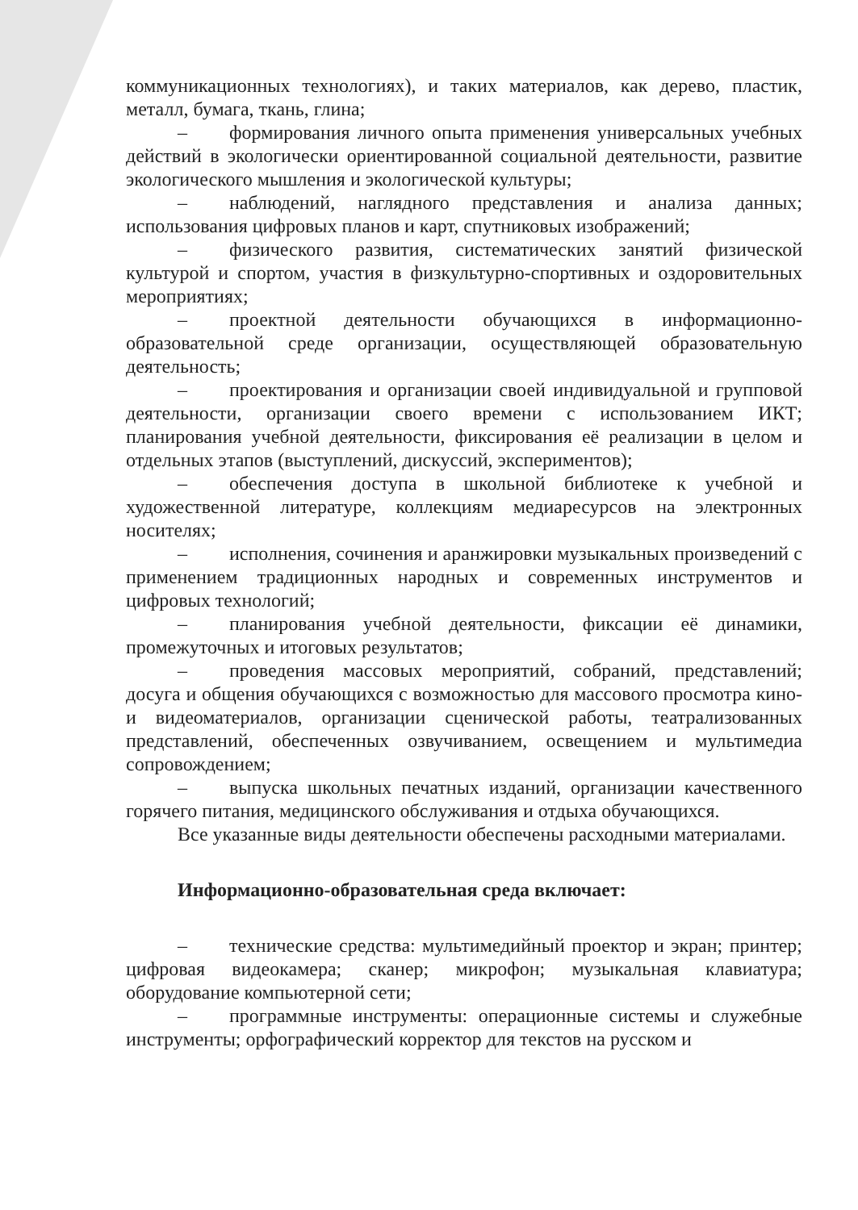коммуникационных технологиях), и таких материалов, как дерево, пластик, металл, бумага, ткань, глина;
– формирования личного опыта применения универсальных учебных действий в экологически ориентированной социальной деятельности, развитие экологического мышления и экологической культуры;
– наблюдений, наглядного представления и анализа данных; использования цифровых планов и карт, спутниковых изображений;
– физического развития, систематических занятий физической культурой и спортом, участия в физкультурно-спортивных и оздоровительных мероприятиях;
– проектной деятельности обучающихся в информационно-образовательной среде организации, осуществляющей образовательную деятельность;
– проектирования и организации своей индивидуальной и групповой деятельности, организации своего времени с использованием ИКТ; планирования учебной деятельности, фиксирования её реализации в целом и отдельных этапов (выступлений, дискуссий, экспериментов);
– обеспечения доступа в школьной библиотеке к учебной и художественной литературе, коллекциям медиаресурсов на электронных носителях;
– исполнения, сочинения и аранжировки музыкальных произведений с применением традиционных народных и современных инструментов и цифровых технологий;
– планирования учебной деятельности, фиксации её динамики, промежуточных и итоговых результатов;
– проведения массовых мероприятий, собраний, представлений; досуга и общения обучающихся с возможностью для массового просмотра кино- и видеоматериалов, организации сценической работы, театрализованных представлений, обеспеченных озвучиванием, освещением и мультимедиа сопровождением;
– выпуска школьных печатных изданий, организации качественного горячего питания, медицинского обслуживания и отдыха обучающихся.
Все указанные виды деятельности обеспечены расходными материалами.
Информационно-образовательная среда включает:
– технические средства: мультимедийный проектор и экран; принтер; цифровая видеокамера; сканер; микрофон; музыкальная клавиатура; оборудование компьютерной сети;
– программные инструменты: операционные системы и служебные инструменты; орфографический корректор для текстов на русском и